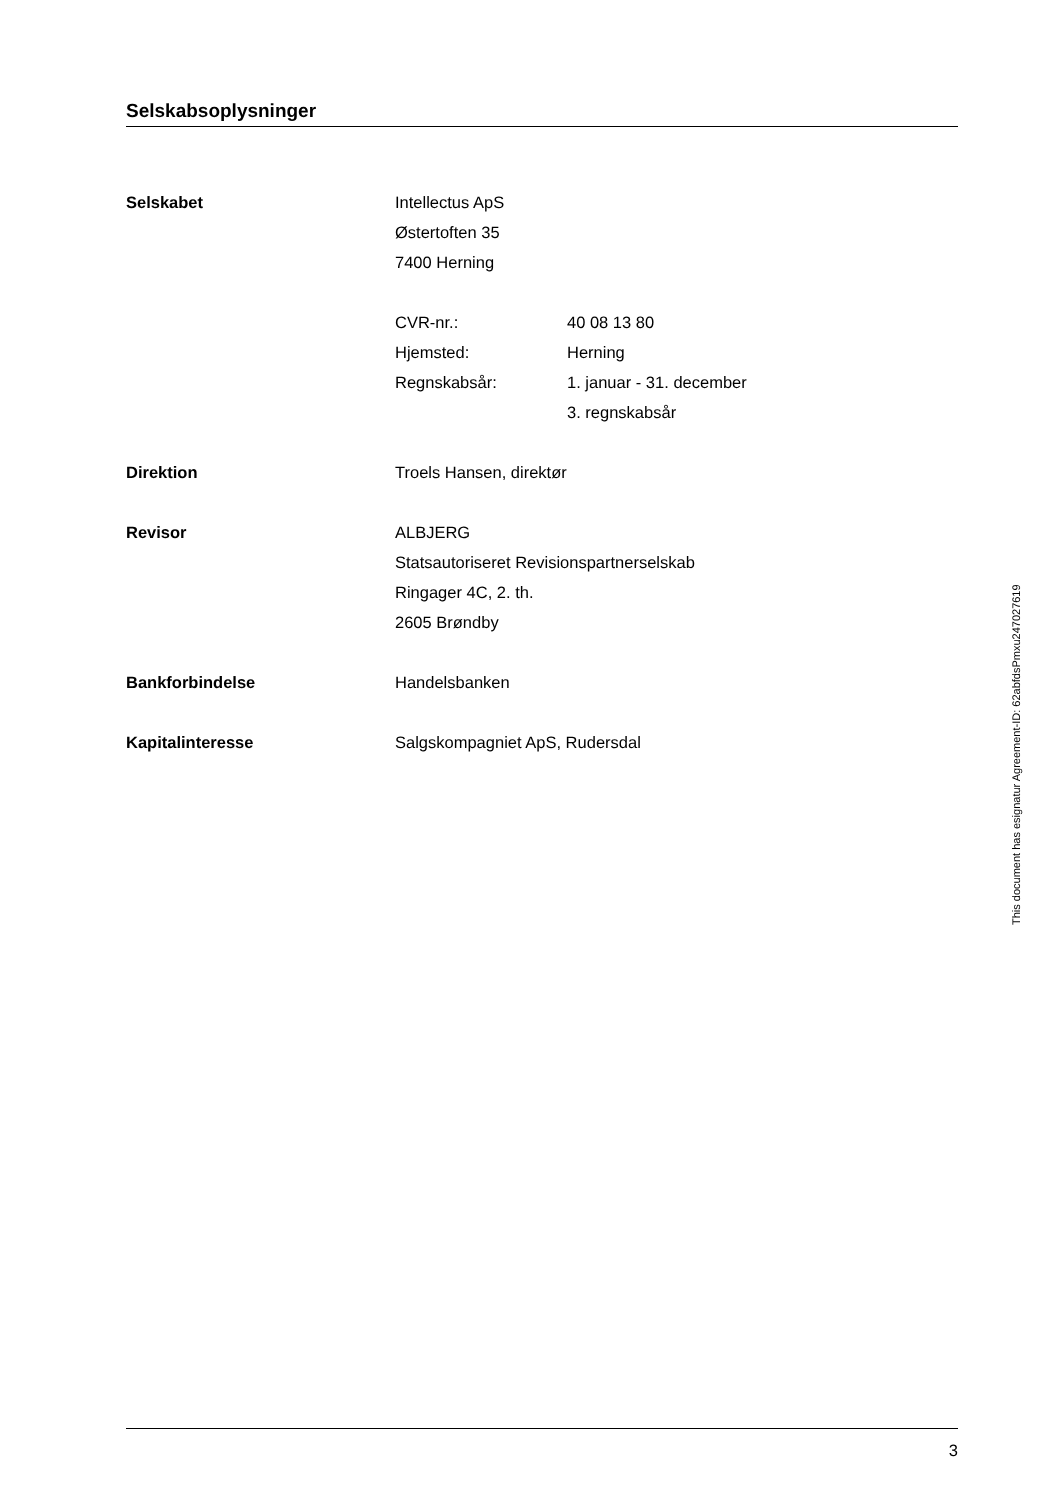Selskabsoplysninger
Selskabet Intellectus ApS
Østertoften 35
7400 Herning
CVR-nr.: 40 08 13 80
Hjemsted: Herning
Regnskabsår: 1. januar - 31. december
3. regnskabsår
Direktion Troels Hansen, direktør
Revisor ALBJERG
Statsautoriseret Revisionspartnerselskab
Ringager 4C, 2. th.
2605 Brøndby
Bankforbindelse Handelsbanken
Kapitalinteresse Salgskompagniet ApS, Rudersdal
This document has esignatur Agreement-ID: 62abfdsPmxu247027619
3